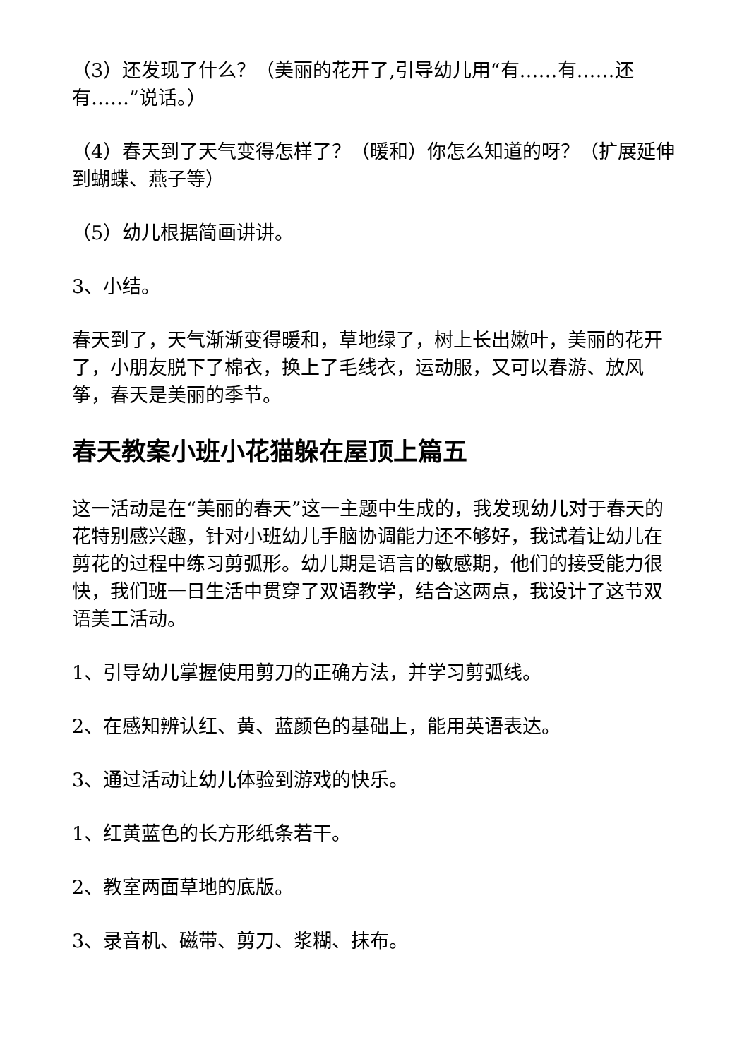（3）还发现了什么？（美丽的花开了,引导幼儿用“有……有……还有……”说话。）
（4）春天到了天气变得怎样了？（暖和）你怎么知道的呀？（扩展延伸到蝴蝶、燕子等）
（5）幼儿根据简画讲讲。
3、小结。
春天到了，天气渐渐变得暖和，草地绿了，树上长出嫩叶，美丽的花开了，小朋友脱下了棉衣，换上了毛线衣，运动服，又可以春游、放风筝，春天是美丽的季节。
春天教案小班小花猫躲在屋顶上篇五
这一活动是在“美丽的春天”这一主题中生成的，我发现幼儿对于春天的花特别感兴趣，针对小班幼儿手脑协调能力还不够好，我试着让幼儿在剪花的过程中练习剪弧形。幼儿期是语言的敏感期，他们的接受能力很快，我们班一日生活中贯穿了双语教学，结合这两点，我设计了这节双语美工活动。
1、引导幼儿掌握使用剪刀的正确方法，并学习剪弧线。
2、在感知辨认红、黄、蓝颜色的基础上，能用英语表达。
3、通过活动让幼儿体验到游戏的快乐。
1、红黄蓝色的长方形纸条若干。
2、教室两面草地的底版。
3、录音机、磁带、剪刀、浆糊、抹布。